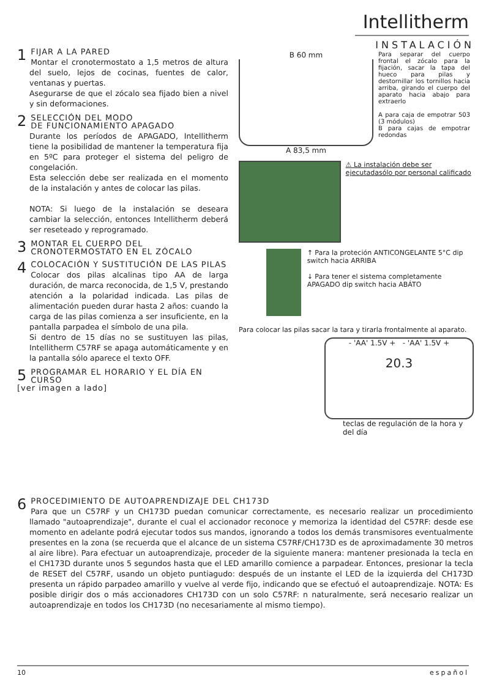Intellitherm
1 FIJAR A LA PARED
Montar el cronotermostato a 1,5 metros de altura del suelo, lejos de cocinas, fuentes de calor, ventanas y puertas.
Asegurarse de que el zócalo sea fijado bien a nivel y sin deformaciones.
2 SELECCIÓN DEL MODO
DE FUNCIONAMIENTO APAGADO
Durante los períodos de APAGADO, Intellitherm tiene la posibilidad de mantener la temperatura fija en 5ºC para proteger el sistema del peligro de congelación.
Esta selección debe ser realizada en el momento de la instalación y antes de colocar las pilas.
NOTA: Si luego de la instalación se deseara cambiar la selección, entonces Intellitherm deberá ser reseteado y reprogramado.
3 MONTAR EL CUERPO DEL
CRONOTERMOSTATO EN EL ZÓCALO
4 COLOCACIÓN Y SUSTITUCIÓN DE LAS PILAS
Colocar dos pilas alcalinas tipo AA de larga duración, de marca reconocida, de 1,5 V, prestando atención a la polaridad indicada. Las pilas de alimentación pueden durar hasta 2 años: cuando la carga de las pilas comienza a ser insuficiente, en la pantalla parpadea el símbolo de una pila.
Si dentro de 15 días no se sustituyen las pilas, Intellitherm C57RF se apaga automáticamente y en la pantalla sólo aparece el texto OFF.
5 PROGRAMAR EL HORARIO Y EL DÍA EN CURSO
[ver imagen a lado]
INSTALACIÓN
B 60 mm
A 83,5 mm
Para separar del cuerpo frontal el zócalo para la fijación, sacar la tapa del hueco para pilas y destornillar los tornillos hacia arriba, girando el cuerpo del aparato hacia abajo para extraerlo
A para caja de empotrar 503 (3 módulos)
B para cajas de empotrar redondas
⚠ La instalación debe ser ejecutadasólo por personal calificado
↑ Para la proteción ANTICONGELANTE 5°C dip switch hacia ARRIBA
↓ Para tener el sistema completamente APAGADO dip switch hacia ABÁTO
Para colocar las pilas sacar la tara y tirarla frontalmente al aparato.
- 'AA' 1.5V + - 'AA' 1.5V +
20.3
teclas de regulación de la hora y del día
6 PROCEDIMIENTO DE AUTOAPRENDIZAJE DEL CH173D
Para que un C57RF y un CH173D puedan comunicar correctamente, es necesario realizar un procedimiento llamado "autoaprendizaje", durante el cual el accionador reconoce y memoriza la identidad del C57RF: desde ese momento en adelante podrá ejecutar todos sus mandos, ignorando a todos los demás transmisores eventualmente presentes en la zona (se recuerda que el alcance de un sistema C57RF/CH173D es de aproximadamente 30 metros al aire libre). Para efectuar un autoaprendizaje, proceder de la siguiente manera: mantener presionada la tecla en el CH173D durante unos 5 segundos hasta que el LED amarillo comience a parpadear. Entonces, presionar la tecla de RESET del C57RF, usando un objeto puntiagudo: después de un instante el LED de la izquierda del CH173D presenta un rápido parpadeo amarillo y vuelve al verde fijo, indicando que se efectuó el autoaprendizaje. NOTA: Es posible dirigir dos o más accionadores CH173D con un solo C57RF: n naturalmente, será necesario realizar un autoaprendizaje en todos los CH173D (no necesariamente al mismo tiempo).
10 español